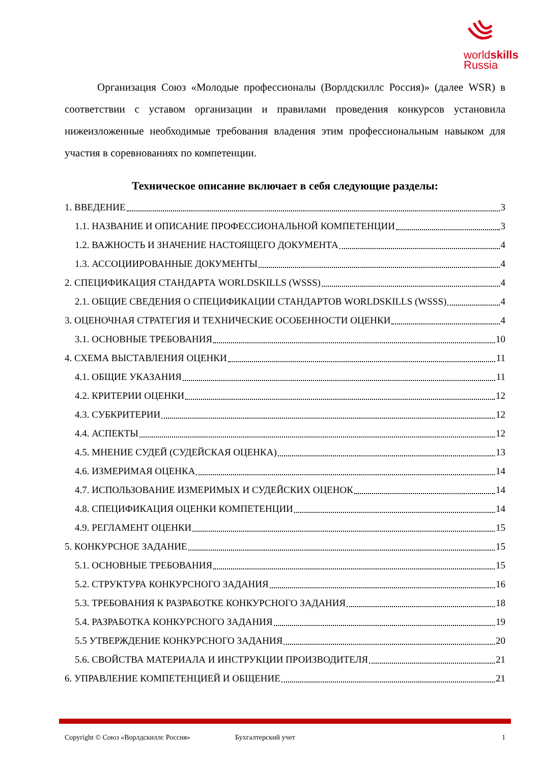worldskills
Russia
Организация Союз «Молодые профессионалы (Ворлдскиллс Россия)» (далее WSR) в соответствии с уставом организации и правилами проведения конкурсов установила нижеизложенные необходимые требования владения этим профессиональным навыком для участия в соревнованиях по компетенции.
Техническое описание включает в себя следующие разделы:
1. ВВЕДЕНИЕ 3
1.1. НАЗВАНИЕ И ОПИСАНИЕ ПРОФЕССИОНАЛЬНОЙ КОМПЕТЕНЦИИ 3
1.2. ВАЖНОСТЬ И ЗНАЧЕНИЕ НАСТОЯЩЕГО ДОКУМЕНТА 4
1.3. АССОЦИИРОВАННЫЕ ДОКУМЕНТЫ 4
2. СПЕЦИФИКАЦИЯ СТАНДАРТА WORLDSKILLS (WSSS) 4
2.1. ОБЩИЕ СВЕДЕНИЯ О СПЕЦИФИКАЦИИ СТАНДАРТОВ WORLDSKILLS (WSSS) 4
3. ОЦЕНОЧНАЯ СТРАТЕГИЯ И ТЕХНИЧЕСКИЕ ОСОБЕННОСТИ ОЦЕНКИ 4
3.1. ОСНОВНЫЕ ТРЕБОВАНИЯ 10
4. СХЕМА ВЫСТАВЛЕНИЯ ОЦЕНКИ 11
4.1. ОБЩИЕ УКАЗАНИЯ 11
4.2. КРИТЕРИИ ОЦЕНКИ 12
4.3. СУБКРИТЕРИИ 12
4.4. АСПЕКТЫ 12
4.5. МНЕНИЕ СУДЕЙ (СУДЕЙСКАЯ ОЦЕНКА) 13
4.6. ИЗМЕРИМАЯ ОЦЕНКА 14
4.7. ИСПОЛЬЗОВАНИЕ ИЗМЕРИМЫХ И СУДЕЙСКИХ ОЦЕНОК 14
4.8. СПЕЦИФИКАЦИЯ ОЦЕНКИ КОМПЕТЕНЦИИ 14
4.9. РЕГЛАМЕНТ ОЦЕНКИ 15
5. КОНКУРСНОЕ ЗАДАНИЕ 15
5.1. ОСНОВНЫЕ ТРЕБОВАНИЯ 15
5.2. СТРУКТУРА КОНКУРСНОГО ЗАДАНИЯ 16
5.3. ТРЕБОВАНИЯ К РАЗРАБОТКЕ КОНКУРСНОГО ЗАДАНИЯ 18
5.4. РАЗРАБОТКА КОНКУРСНОГО ЗАДАНИЯ 19
5.5 УТВЕРЖДЕНИЕ КОНКУРСНОГО ЗАДАНИЯ 20
5.6. СВОЙСТВА МАТЕРИАЛА И ИНСТРУКЦИИ ПРОИЗВОДИТЕЛЯ 21
6. УПРАВЛЕНИЕ КОМПЕТЕНЦИЕЙ И ОБЩЕНИЕ 21
Copyright © Союз «Ворлдскиллс Россия» Бухгалтерский учет 1